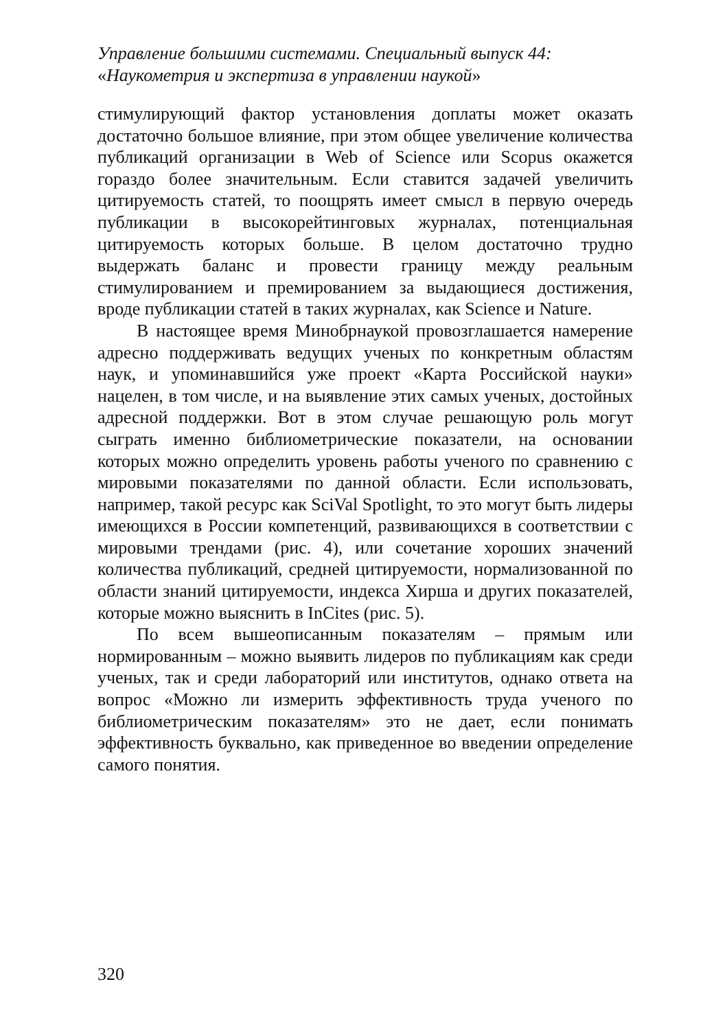Управление большими системами. Специальный выпуск 44:
«Наукометрия и экспертиза в управлении наукой»
стимулирующий фактор установления доплаты может оказать достаточно большое влияние, при этом общее увеличение количества публикаций организации в Web of Science или Scopus окажется гораздо более значительным. Если ставится задачей увеличить цитируемость статей, то поощрять имеет смысл в первую очередь публикации в высокорейтинговых журналах, потенциальная цитируемость которых больше. В целом достаточно трудно выдержать баланс и провести границу между реальным стимулированием и премированием за выдающиеся достижения, вроде публикации статей в таких журналах, как Science и Nature.
В настоящее время Минобрнаукой провозглашается намерение адресно поддерживать ведущих ученых по конкретным областям наук, и упоминавшийся уже проект «Карта Российской науки» нацелен, в том числе, и на выявление этих самых ученых, достойных адресной поддержки. Вот в этом случае решающую роль могут сыграть именно библиометрические показатели, на основании которых можно определить уровень работы ученого по сравнению с мировыми показателями по данной области. Если использовать, например, такой ресурс как SciVal Spotlight, то это могут быть лидеры имеющихся в России компетенций, развивающихся в соответствии с мировыми трендами (рис. 4), или сочетание хороших значений количества публикаций, средней цитируемости, нормализованной по области знаний цитируемости, индекса Хирша и других показателей, которые можно выяснить в InCites (рис. 5).
По всем вышеописанным показателям – прямым или нормированным – можно выявить лидеров по публикациям как среди ученых, так и среди лабораторий или институтов, однако ответа на вопрос «Можно ли измерить эффективность труда ученого по библиометрическим показателям» это не дает, если понимать эффективность буквально, как приведенное во введении определение самого понятия.
320